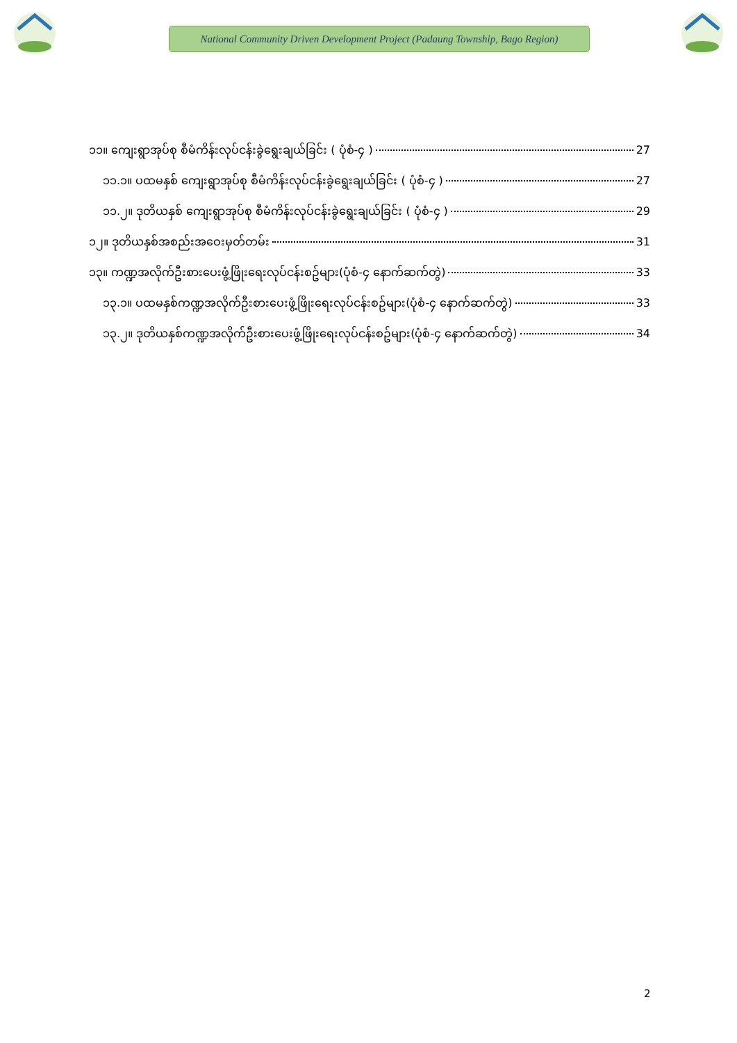National Community Driven Development Project (Padaung Township, Bago Region)
၁၁။ ကျေးရွာအုပ်စု စီမံကိန်းလုပ်ငန်းခွဲရွေးချယ်ခြင်း ( ပုံစံ-၄ ) 27
၁၁.၁။ ပထမနှစ် ကျေးရွာအုပ်စု စီမံကိန်းလုပ်ငန်းခွဲရွေးချယ်ခြင်း ( ပုံစံ-၄ ) 27
၁၁.၂။ ဒုတိယနှစ် ကျေးရွာအုပ်စု စီမံကိန်းလုပ်ငန်းခွဲရွေးချယ်ခြင်း ( ပုံစံ-၄ ) 29
၁၂။ ဒုတိယနှစ်အစည်းအဝေးမှတ်တမ်း 31
၁၃။ ကဏ္ဍအလိုက်ဦးစားပေးဖွံ့ဖြိုးရေးလုပ်ငန်းစဥ်များ(ပုံစံ-၄ နောက်ဆက်တွဲ) 33
၁၃.၁။ ပထမနှစ်ကဏ္ဍအလိုက်ဦးစားပေးဖွံ့ဖြိုးရေးလုပ်ငန်းစဥ်များ(ပုံစံ-၄ နောက်ဆက်တွဲ) 33
၁၃.၂။ ဒုတိယနှစ်ကဏ္ဍအလိုက်ဦးစားပေးဖွံ့ဖြိုးရေးလုပ်ငန်းစဥ်များ(ပုံစံ-၄ နောက်ဆက်တွဲ) 34
2